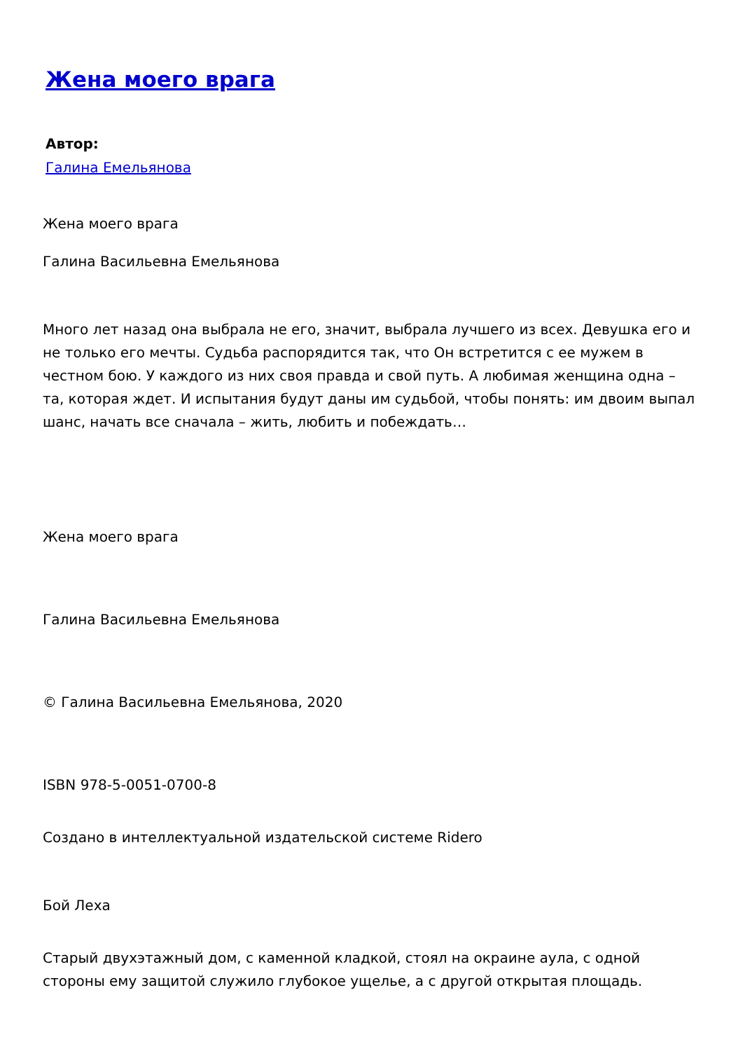Жена моего врага
Автор:
Галина Емельянова
Жена моего врага
Галина Васильевна Емельянова
Много лет назад она выбрала не его, значит, выбрала лучшего из всех. Девушка его и не только его мечты. Судьба распорядится так, что Он встретится с ее мужем в честном бою. У каждого из них своя правда и свой путь. А любимая женщина одна – та, которая ждет. И испытания будут даны им судьбой, чтобы понять: им двоим выпал шанс, начать все сначала – жить, любить и побеждать…
Жена моего врага
Галина Васильевна Емельянова
© Галина Васильевна Емельянова, 2020
ISBN 978-5-0051-0700-8
Создано в интеллектуальной издательской системе Ridero
Бой Леха
Старый двухэтажный дом, с каменной кладкой, стоял на окраине аула, с одной стороны ему защитой служило глубокое ущелье, а с другой открытая площадь.